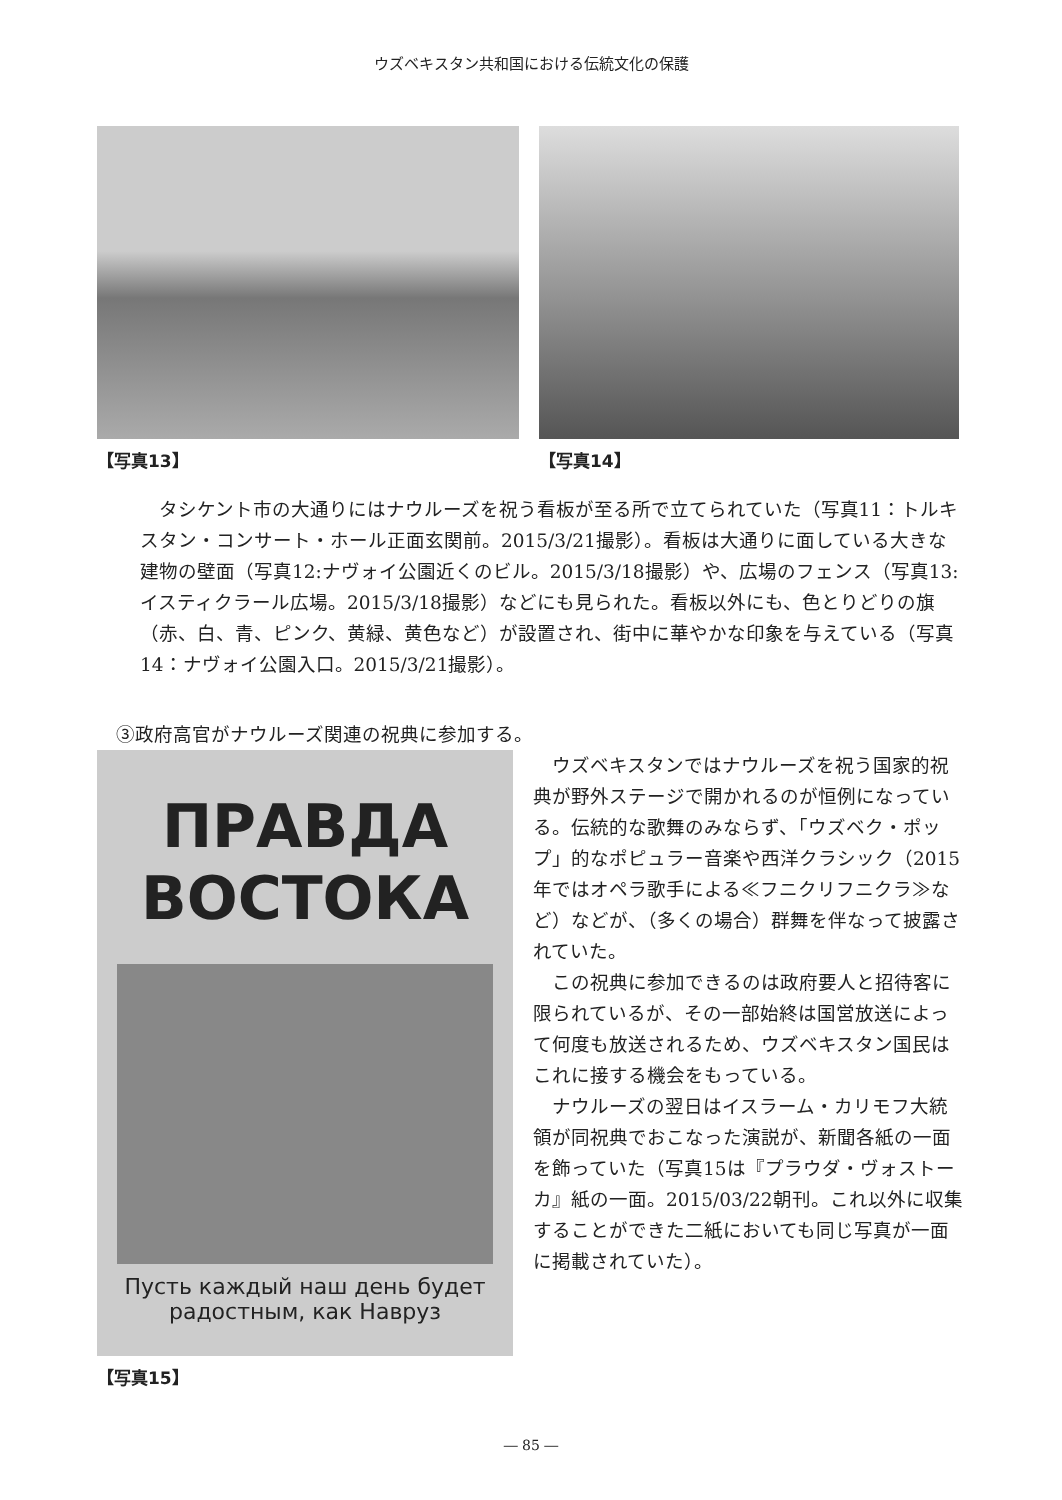ウズベキスタン共和国における伝統文化の保護
【写真13】 【写真14】
タシケント市の大通りにはナウルーズを祝う看板が至る所で立てられていた（写真11：トルキスタン・コンサート・ホール正面玄関前。2015/3/21撮影）。看板は大通りに面している大きな建物の壁面（写真12:ナヴォイ公園近くのビル。2015/3/18撮影）や、広場のフェンス（写真13:イスティクラール広場。2015/3/18撮影）などにも見られた。看板以外にも、色とりどりの旗（赤、白、青、ピンク、黄緑、黄色など）が設置され、街中に華やかな印象を与えている（写真14：ナヴォイ公園入口。2015/3/21撮影）。
③政府高官がナウルーズ関連の祝典に参加する。
ПРАВДА
ВОСТОКА
Пусть каждый наш день будет радостным, как Навруз
【写真15】
ウズベキスタンではナウルーズを祝う国家的祝典が野外ステージで開かれるのが恒例になっている。伝統的な歌舞のみならず、「ウズベク・ポップ」的なポピュラー音楽や西洋クラシック（2015年ではオペラ歌手による≪フニクリフニクラ≫など）などが、（多くの場合）群舞を伴なって披露されていた。
この祝典に参加できるのは政府要人と招待客に限られているが、その一部始終は国営放送によって何度も放送されるため、ウズベキスタン国民はこれに接する機会をもっている。
ナウルーズの翌日はイスラーム・カリモフ大統領が同祝典でおこなった演説が、新聞各紙の一面を飾っていた（写真15は『プラウダ・ヴォストーカ』紙の一面。2015/03/22朝刊。これ以外に収集することができた二紙においても同じ写真が一面に掲載されていた）。
― 85 ―